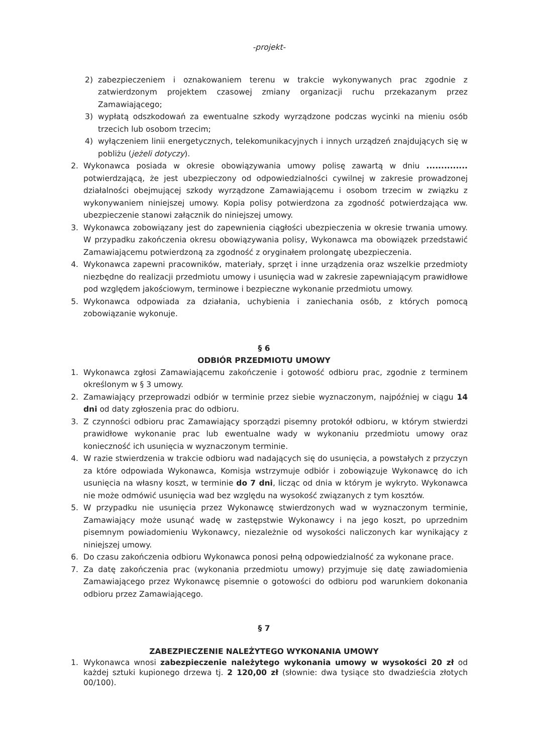-projekt-
2) zabezpieczeniem i oznakowaniem terenu w trakcie wykonywanych prac zgodnie z zatwierdzonym projektem czasowej zmiany organizacji ruchu przekazanym przez Zamawiającego;
3) wypłatą odszkodowań za ewentualne szkody wyrządzone podczas wycinki na mieniu osób trzecich lub osobom trzecim;
4) wyłączeniem linii energetycznych, telekomunikacyjnych i innych urządzeń znajdujących się w pobliżu (jeżeli dotyczy).
2. Wykonawca posiada w okresie obowiązywania umowy polisę zawartą w dniu .............. potwierdzającą, że jest ubezpieczony od odpowiedzialności cywilnej w zakresie prowadzonej działalności obejmującej szkody wyrządzone Zamawiającemu i osobom trzecim w związku z wykonywaniem niniejszej umowy. Kopia polisy potwierdzona za zgodność potwierdzająca ww. ubezpieczenie stanowi załącznik do niniejszej umowy.
3. Wykonawca zobowiązany jest do zapewnienia ciągłości ubezpieczenia w okresie trwania umowy. W przypadku zakończenia okresu obowiązywania polisy, Wykonawca ma obowiązek przedstawić Zamawiającemu potwierdzoną za zgodność z oryginałem prolongatę ubezpieczenia.
4. Wykonawca zapewni pracowników, materiały, sprzęt i inne urządzenia oraz wszelkie przedmioty niezbędne do realizacji przedmiotu umowy i usunięcia wad w zakresie zapewniającym prawidłowe pod względem jakościowym, terminowe i bezpieczne wykonanie przedmiotu umowy.
5. Wykonawca odpowiada za działania, uchybienia i zaniechania osób, z których pomocą zobowiązanie wykonuje.
§ 6
ODBIÓR PRZEDMIOTU UMOWY
1. Wykonawca zgłosi Zamawiającemu zakończenie i gotowość odbioru prac, zgodnie z terminem określonym w § 3 umowy.
2. Zamawiający przeprowadzi odbiór w terminie przez siebie wyznaczonym, najpóźniej w ciągu 14 dni od daty zgłoszenia prac do odbioru.
3. Z czynności odbioru prac Zamawiający sporządzi pisemny protokół odbioru, w którym stwierdzi prawidłowe wykonanie prac lub ewentualne wady w wykonaniu przedmiotu umowy oraz konieczność ich usunięcia w wyznaczonym terminie.
4. W razie stwierdzenia w trakcie odbioru wad nadających się do usunięcia, a powstałych z przyczyn za które odpowiada Wykonawca, Komisja wstrzymuje odbiór i zobowiązuje Wykonawcę do ich usunięcia na własny koszt, w terminie do 7 dni, licząc od dnia w którym je wykryto. Wykonawca nie może odmówić usunięcia wad bez względu na wysokość związanych z tym kosztów.
5. W przypadku nie usunięcia przez Wykonawcę stwierdzonych wad w wyznaczonym terminie, Zamawiający może usunąć wadę w zastępstwie Wykonawcy i na jego koszt, po uprzednim pisemnym powiadomieniu Wykonawcy, niezależnie od wysokości naliczonych kar wynikający z niniejszej umowy.
6. Do czasu zakończenia odbioru Wykonawca ponosi pełną odpowiedzialność za wykonane prace.
7. Za datę zakończenia prac (wykonania przedmiotu umowy) przyjmuje się datę zawiadomienia Zamawiającego przez Wykonawcę pisemnie o gotowości do odbioru pod warunkiem dokonania odbioru przez Zamawiającego.
§ 7
ZABEZPIECZENIE NALEŻYTEGO WYKONANIA UMOWY
1. Wykonawca wnosi zabezpieczenie należytego wykonania umowy w wysokości 20 zł od każdej sztuki kupionego drzewa tj. 2 120,00 zł (słownie: dwa tysiące sto dwadzieścia złotych 00/100).